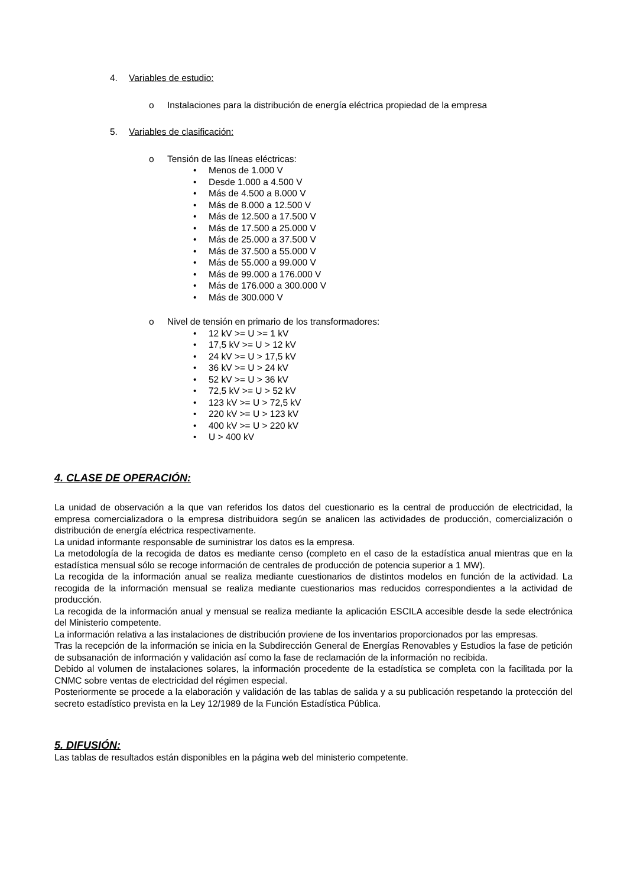4. Variables de estudio:
o Instalaciones para la distribución de energía eléctrica propiedad de la empresa
5. Variables de clasificación:
o Tensión de las líneas eléctricas:
• Menos de 1.000 V
• Desde 1.000 a 4.500 V
• Más de 4.500 a 8.000 V
• Más de 8.000 a 12.500 V
• Más de 12.500 a 17.500 V
• Más de 17.500 a 25.000 V
• Más de 25.000 a 37.500 V
• Más de 37.500 a 55.000 V
• Más de 55.000 a 99.000 V
• Más de 99.000 a 176.000 V
• Más de 176.000 a 300.000 V
• Más de 300.000 V
o Nivel de tensión en primario de los transformadores:
• 12 kV >= U >= 1 kV
• 17,5 kV >= U > 12 kV
• 24 kV >= U > 17,5 kV
• 36 kV >= U > 24 kV
• 52 kV >= U > 36 kV
• 72,5 kV >= U > 52 kV
• 123 kV >= U > 72,5 kV
• 220 kV >= U > 123 kV
• 400 kV >= U > 220 kV
• U > 400 kV
4. CLASE DE OPERACIÓN:
La unidad de observación a la que van referidos los datos del cuestionario es la central de producción de electricidad, la empresa comercializadora o la empresa distribuidora según se analicen las actividades de producción, comercialización o distribución de energía eléctrica respectivamente.
La unidad informante responsable de suministrar los datos es la empresa.
La metodología de la recogida de datos es mediante censo (completo en el caso de la estadística anual mientras que en la estadística mensual sólo se recoge información de centrales de producción de potencia superior a 1 MW).
La recogida de la información anual se realiza mediante cuestionarios de distintos modelos en función de la actividad. La recogida de la información mensual se realiza mediante cuestionarios mas reducidos correspondientes a la actividad de producción.
La recogida de la información anual y mensual se realiza mediante la aplicación ESCILA accesible desde la sede electrónica del Ministerio competente.
La información relativa a las instalaciones de distribución proviene de los inventarios proporcionados por las empresas.
Tras la recepción de la información se inicia en la Subdirección General de Energías Renovables y Estudios la fase de petición de subsanación de información y validación así como la fase de reclamación de la información no recibida.
Debido al volumen de instalaciones solares, la información procedente de la estadística se completa con la facilitada por la CNMC sobre ventas de electricidad del régimen especial.
Posteriormente se procede a la elaboración y validación de las tablas de salida y a su publicación respetando la protección del secreto estadístico prevista en la Ley 12/1989 de la Función Estadística Pública.
5. DIFUSIÓN:
Las tablas de resultados están disponibles en la página web del ministerio competente.